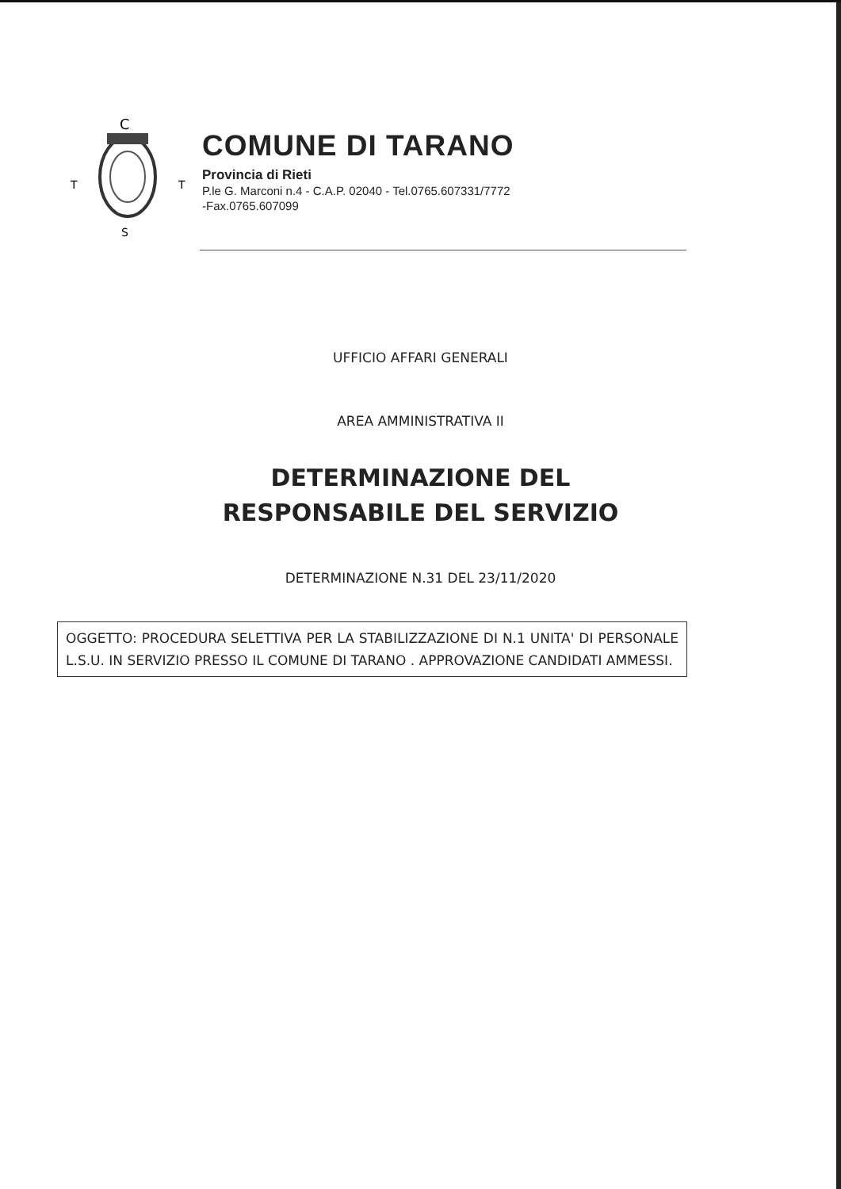C
T
T
S
COMUNE DI TARANO
Provincia di Rieti
P.le G. Marconi n.4 - C.A.P. 02040 - Tel.0765.607331/7772
-Fax.0765.607099
UFFICIO AFFARI GENERALI
AREA AMMINISTRATIVA II
DETERMINAZIONE DEL
RESPONSABILE DEL SERVIZIO
DETERMINAZIONE N.31 DEL 23/11/2020
OGGETTO: PROCEDURA SELETTIVA PER LA STABILIZZAZIONE DI N.1 UNITA' DI PERSONALE L.S.U. IN SERVIZIO PRESSO IL COMUNE DI TARANO . APPROVAZIONE CANDIDATI AMMESSI.